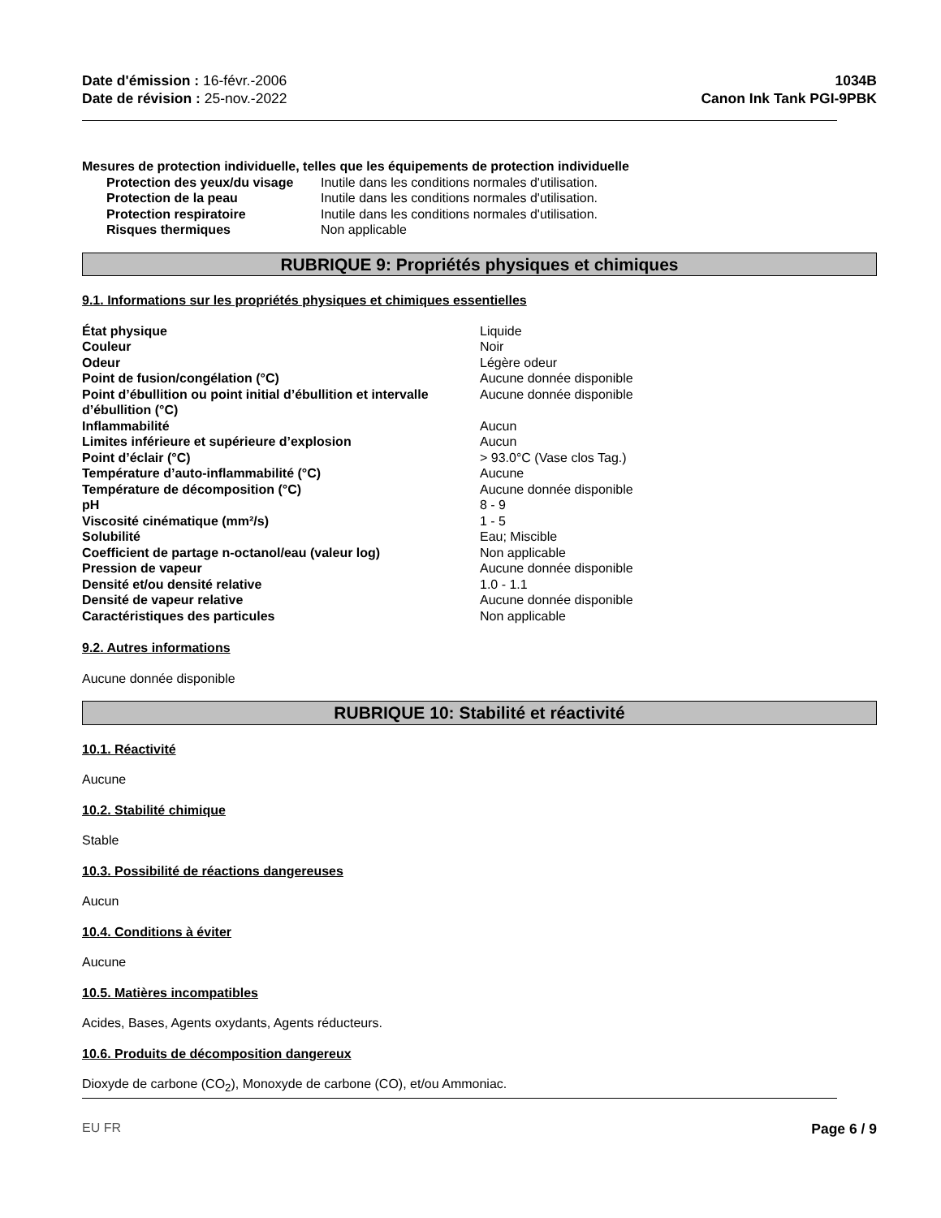Date d'émission : 16-févr.-2006
Date de révision : 25-nov.-2022
1034B
Canon Ink Tank PGI-9PBK
Mesures de protection individuelle, telles que les équipements de protection individuelle
| Protection des yeux/du visage | Inutile dans les conditions normales d'utilisation. |
| Protection de la peau | Inutile dans les conditions normales d'utilisation. |
| Protection respiratoire | Inutile dans les conditions normales d'utilisation. |
| Risques thermiques | Non applicable |
RUBRIQUE 9: Propriétés physiques et chimiques
9.1. Informations sur les propriétés physiques et chimiques essentielles
| État physique | Liquide |
| Couleur | Noir |
| Odeur | Légère odeur |
| Point de fusion/congélation (°C) | Aucune donnée disponible |
| Point d’ébullition ou point initial d’ébullition et intervalle d’ébullition (°C) | Aucune donnée disponible |
| Inflammabilité | Aucun |
| Limites inférieure et supérieure d’explosion | Aucun |
| Point d’éclair (°C) | > 93.0°C (Vase clos Tag.) |
| Température d’auto-inflammabilité (°C) | Aucune |
| Température de décomposition (°C) | Aucune donnée disponible |
| pH | 8 - 9 |
| Viscosité cinématique (mm²/s) | 1 - 5 |
| Solubilité | Eau; Miscible |
| Coefficient de partage n-octanol/eau (valeur log) | Non applicable |
| Pression de vapeur | Aucune donnée disponible |
| Densité et/ou densité relative | 1.0 - 1.1 |
| Densité de vapeur relative | Aucune donnée disponible |
| Caractéristiques des particules | Non applicable |
9.2. Autres informations
Aucune donnée disponible
RUBRIQUE 10: Stabilité et réactivité
10.1. Réactivité
Aucune
10.2. Stabilité chimique
Stable
10.3. Possibilité de réactions dangereuses
Aucun
10.4. Conditions à éviter
Aucune
10.5. Matières incompatibles
Acides, Bases, Agents oxydants, Agents réducteurs.
10.6. Produits de décomposition dangereux
Dioxyde de carbone (CO<sub>2</sub>), Monoxyde de carbone (CO), et/ou Ammoniac.
EU FR Page 6 / 9